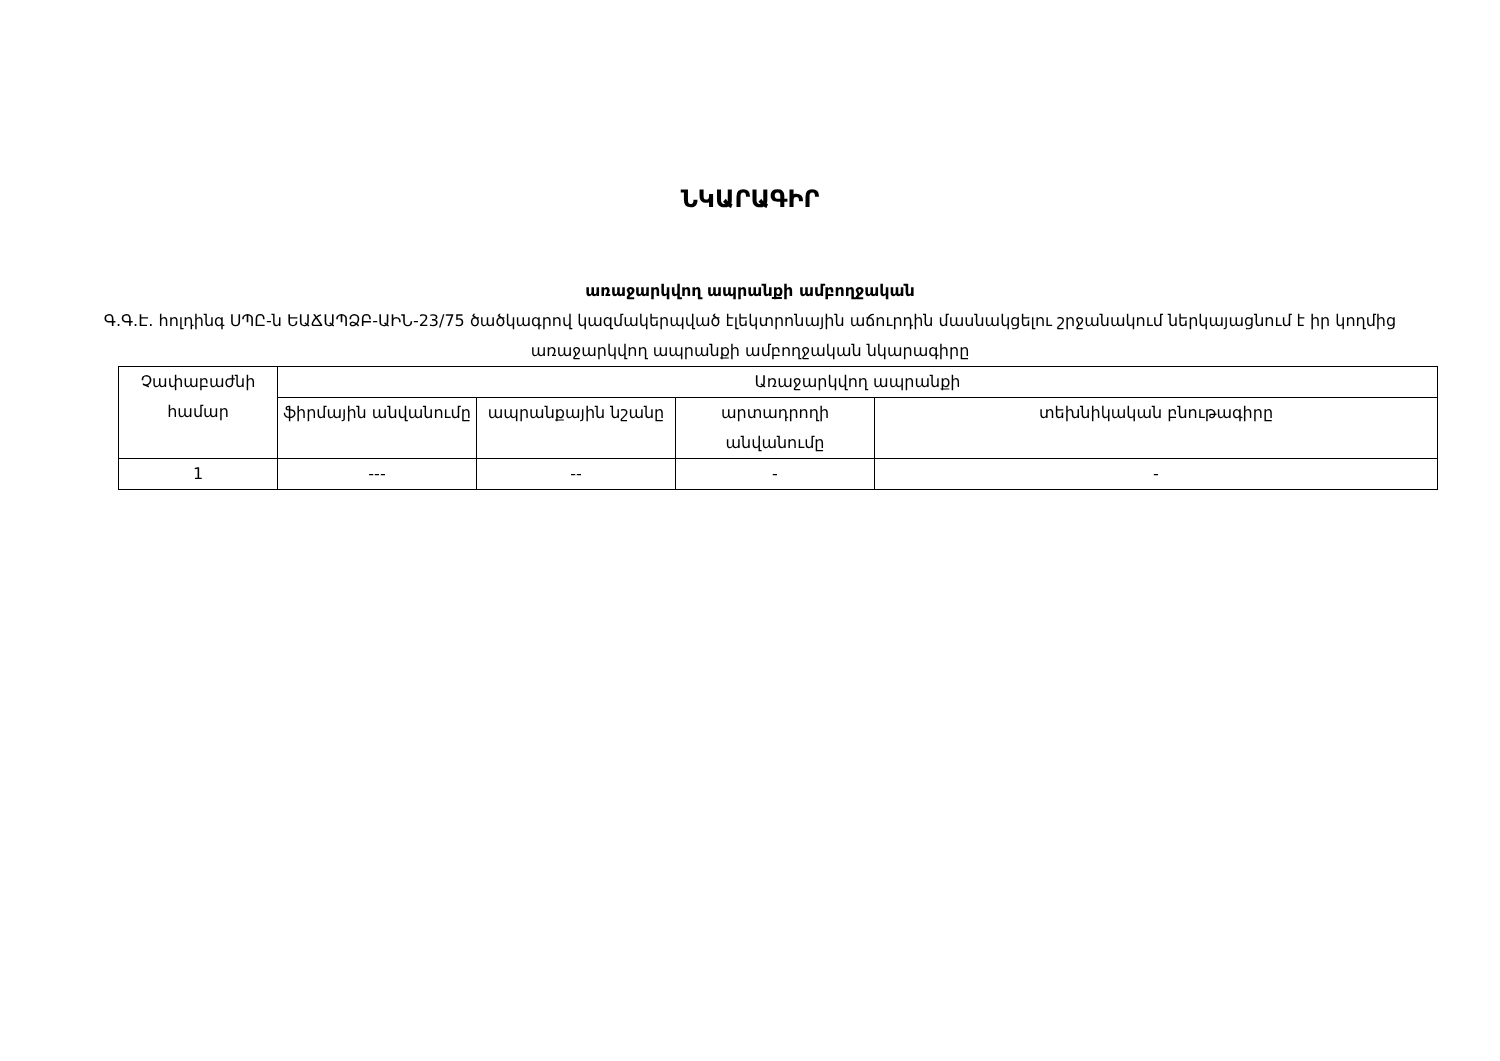ՆԿԱՐԱԳԻՐ
առաջարկվող ապրանքի ամբողջական
Գ.Գ.Է. հոլդինգ ՍՊԸ-ն ԵԱՃԱՊՁԲ-ԱԻՆ-23/75 ծածկագրով կազմակերպված էլեկտրոնային աճուրդին մասնակցելու շրջանակում ներկայացնում է իր կողմից առաջարկվող ապրանքի ամբողջական նկարագիրը
| Չափաբաժնի համար | Առաջարկվող ապրանքի | | | |
| --- | --- | --- | --- | --- |
| | ֆիրմային անվանումը | ապրանքային նշանը | արտադրողի անվանումը | տեխնիկական բնութագիրը |
| 1 | --- | -- | - | - |